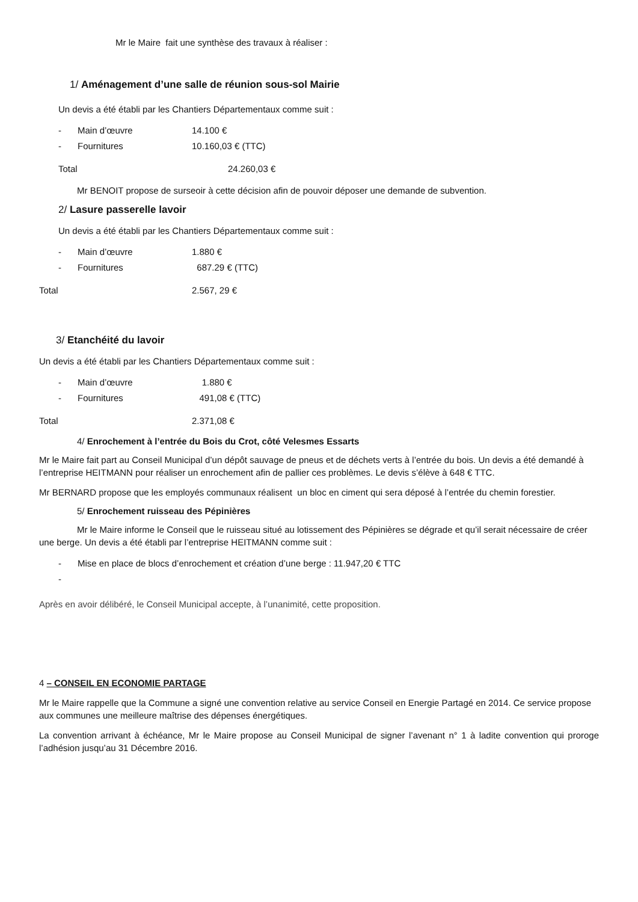Mr le Maire fait une synthèse des travaux à réaliser :
1/ Aménagement d’une salle de réunion sous-sol Mairie
Un devis a été établi par les Chantiers Départementaux comme suit :
- Main d’œuvre 14.100 €
- Fournitures 10.160,03 € (TTC)
Total 24.260,03 €
Mr BENOIT propose de surseoir à cette décision afin de pouvoir déposer une demande de subvention.
2/ Lasure passerelle lavoir
Un devis a été établi par les Chantiers Départementaux comme suit :
- Main d’œuvre 1.880 €
- Fournitures 687.29 € (TTC)
Total 2.567, 29 €
3/ Etanchéité du lavoir
Un devis a été établi par les Chantiers Départementaux comme suit :
- Main d’œuvre 1.880 €
- Fournitures 491,08 € (TTC)
Total 2.371,08 €
4/ Enrochement à l’entrée du Bois du Crot, côté Velesmes Essarts
Mr le Maire fait part au Conseil Municipal d’un dépôt sauvage de pneus et de déchets verts à l’entrée du bois. Un devis a été demandé à l’entreprise HEITMANN pour réaliser un enrochement afin de pallier ces problèmes. Le devis s’élève à 648 € TTC.
Mr BERNARD propose que les employés communaux réalisent un bloc en ciment qui sera déposé à l’entrée du chemin forestier.
5/ Enrochement ruisseau des Pépinières
Mr le Maire informe le Conseil que le ruisseau situé au lotissement des Pépinières se dégrade et qu’il serait nécessaire de créer une berge. Un devis a été établi par l’entreprise HEITMANN comme suit :
- Mise en place de blocs d’enrochement et création d’une berge : 11.947,20 € TTC
-
Après en avoir délibéré, le Conseil Municipal accepte, à l’unanimité, cette proposition.
4 – CONSEIL EN ECONOMIE PARTAGE
Mr le Maire rappelle que la Commune a signé une convention relative au service Conseil en Energie Partagé en 2014. Ce service propose aux communes une meilleure maîtrise des dépenses énergétiques.
La convention arrivant à échéance, Mr le Maire propose au Conseil Municipal de signer l’avenant n° 1 à ladite convention qui proroge l’adhésion jusqu’au 31 Décembre 2016.